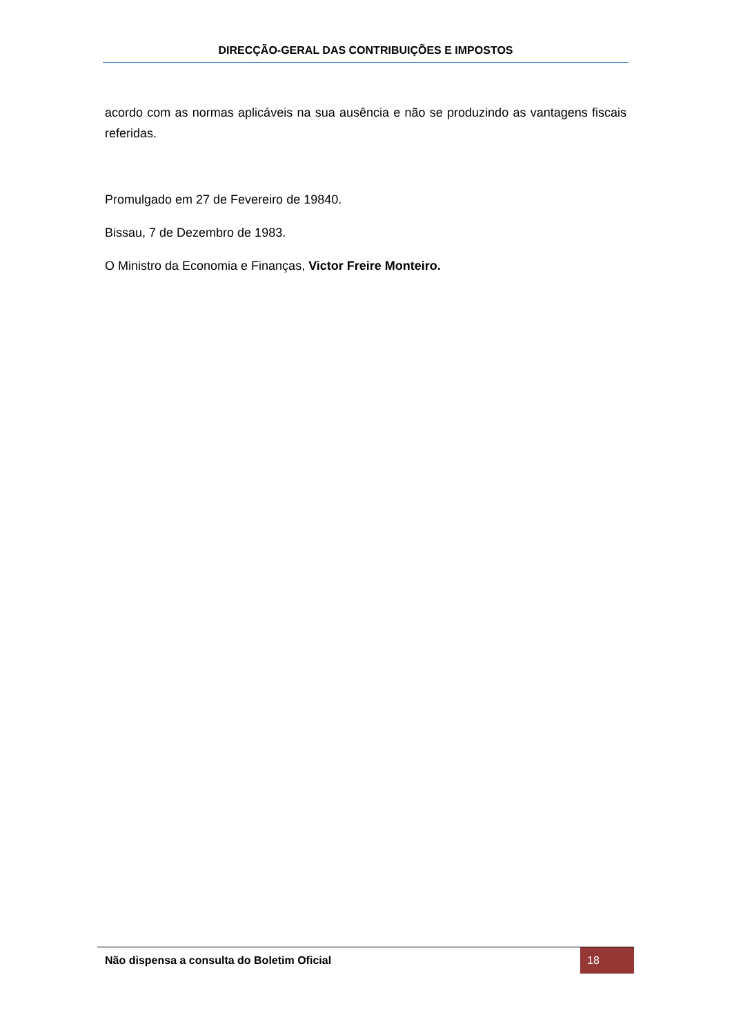DIRECÇÃO-GERAL DAS CONTRIBUIÇÕES E IMPOSTOS
acordo com as normas aplicáveis na sua ausência e não se produzindo as vantagens fiscais referidas.
Promulgado em 27 de Fevereiro de 19840.
Bissau, 7 de Dezembro de 1983.
O Ministro da Economia e Finanças, Victor Freire Monteiro.
Não dispensa a consulta do Boletim Oficial 18